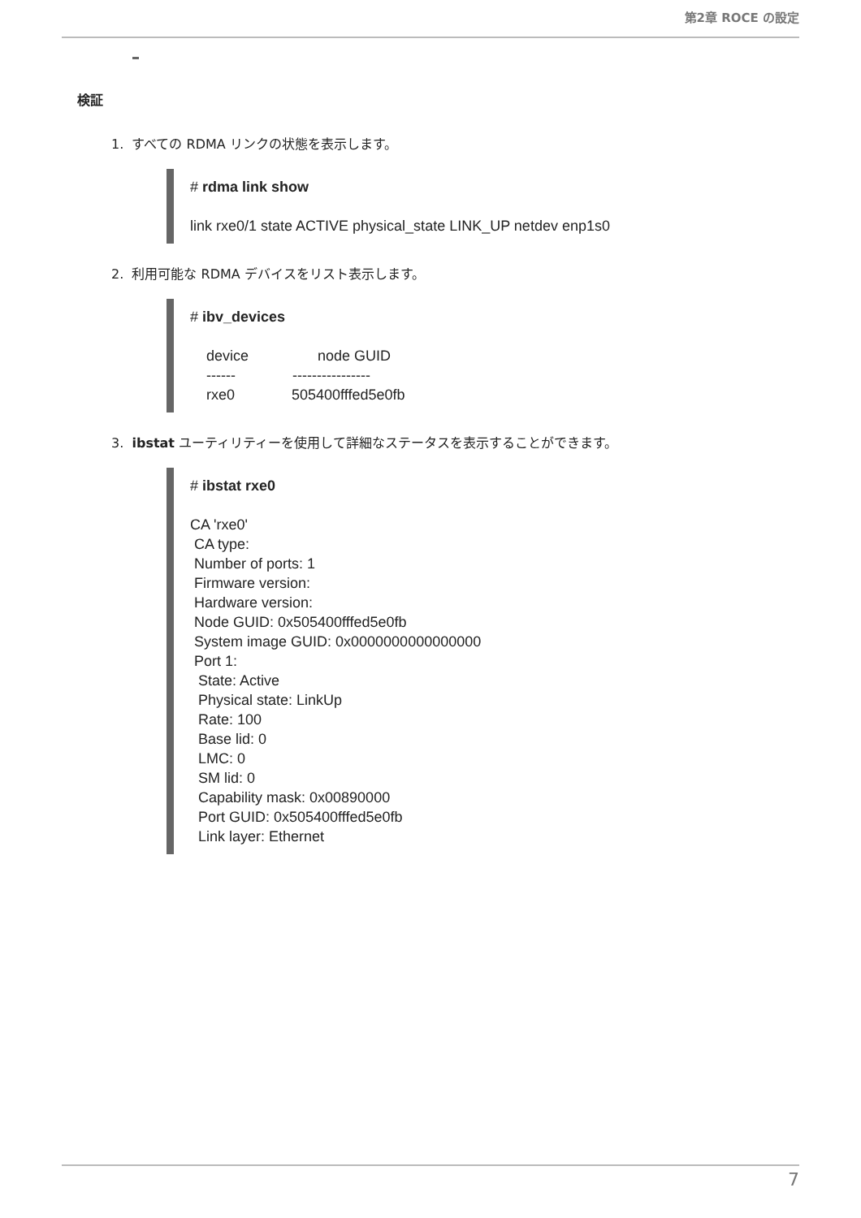第2章 ROCE の設定
検証
1. すべての RDMA リンクの状態を表示します。
# rdma link show

link rxe0/1 state ACTIVE physical_state LINK_UP netdev enp1s0
2. 利用可能な RDMA デバイスをリスト表示します。
# ibv_devices

    device                 node GUID
    ------              ----------------
    rxe0              505400fffed5e0fb
3. ibstat ユーティリティーを使用して詳細なステータスを表示することができます。
# ibstat rxe0

CA 'rxe0'
 CA type:
 Number of ports: 1
 Firmware version:
 Hardware version:
 Node GUID: 0x505400fffed5e0fb
 System image GUID: 0x0000000000000000
 Port 1:
  State: Active
  Physical state: LinkUp
  Rate: 100
  Base lid: 0
  LMC: 0
  SM lid: 0
  Capability mask: 0x00890000
  Port GUID: 0x505400fffed5e0fb
  Link layer: Ethernet
7